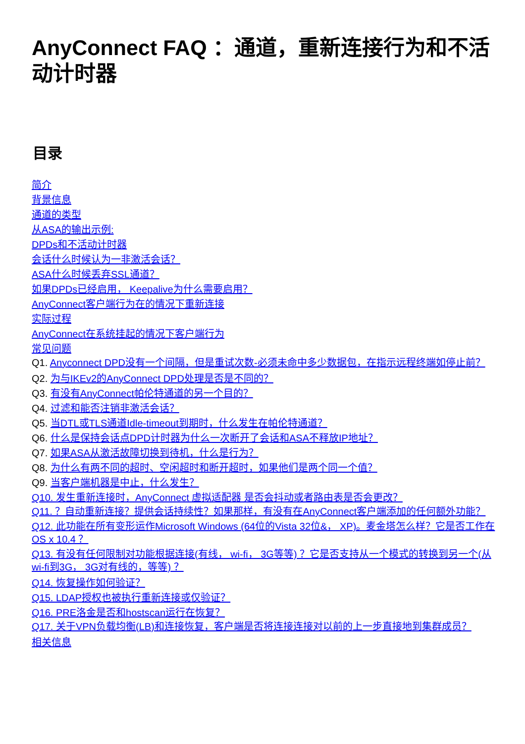AnyConnect FAQ ：通道，重新连接行为和不活动计时器
目录
简介
背景信息
通道的类型
从ASA的输出示例:
DPDs和不活动计时器
会话什么时候认为一非激活会话？
ASA什么时候丢弃SSL通道？
如果DPDs已经启用， Keepalive为什么需要启用？
AnyConnect客户端行为在的情况下重新连接
实际过程
AnyConnect在系统挂起的情况下客户端行为
常见问题
Q1. Anyconnect DPD没有一个间隔，但是重试次数-必须未命中多少数据包，在指示远程终端如停止前？
Q2. 为与IKEv2的AnyConnect DPD处理是否是不同的？
Q3. 有没有AnyConnect帕伦特通道的另一个目的？
Q4. 过滤和能否注销非激活会话？
Q5. 当DTL或TLS通道Idle-timeout到期时，什么发生在帕伦特通道？
Q6. 什么是保持会话点DPD计时器为什么一次断开了会话和ASA不释放IP地址？
Q7. 如果ASA从激活故障切换到待机，什么是行为？
Q8. 为什么有两不同的超时、空闲超时和断开超时，如果他们是两个同一个值？
Q9. 当客户端机器是中止，什么发生？
Q10. 发生重新连接时，AnyConnect 虚拟适配器 是否会抖动或者路由表是否会更改？
Q11. ？自动重新连接？提供会话持续性？如果那样，有没有在AnyConnect客户端添加的任何额外功能？
Q12. 此功能在所有变形运作Microsoft Windows (64位的Vista 32位&， XP)。麦金塔怎么样？它是否工作在OS x 10.4 ？
Q13. 有没有任何限制对功能根据连接(有线， wi-fi， 3G等等) ？它是否支持从一个模式的转换到另一个(从wi-fi到3G， 3G对有线的，等等) ？
Q14. 恢复操作如何验证？
Q15. LDAP授权也被执行重新连接或仅验证？
Q16. PRE洛金是否和hostscan运行在恢复？
Q17. 关于VPN负载均衡(LB)和连接恢复，客户端是否将连接连接对以前的上一步直接地到集群成员？
相关信息